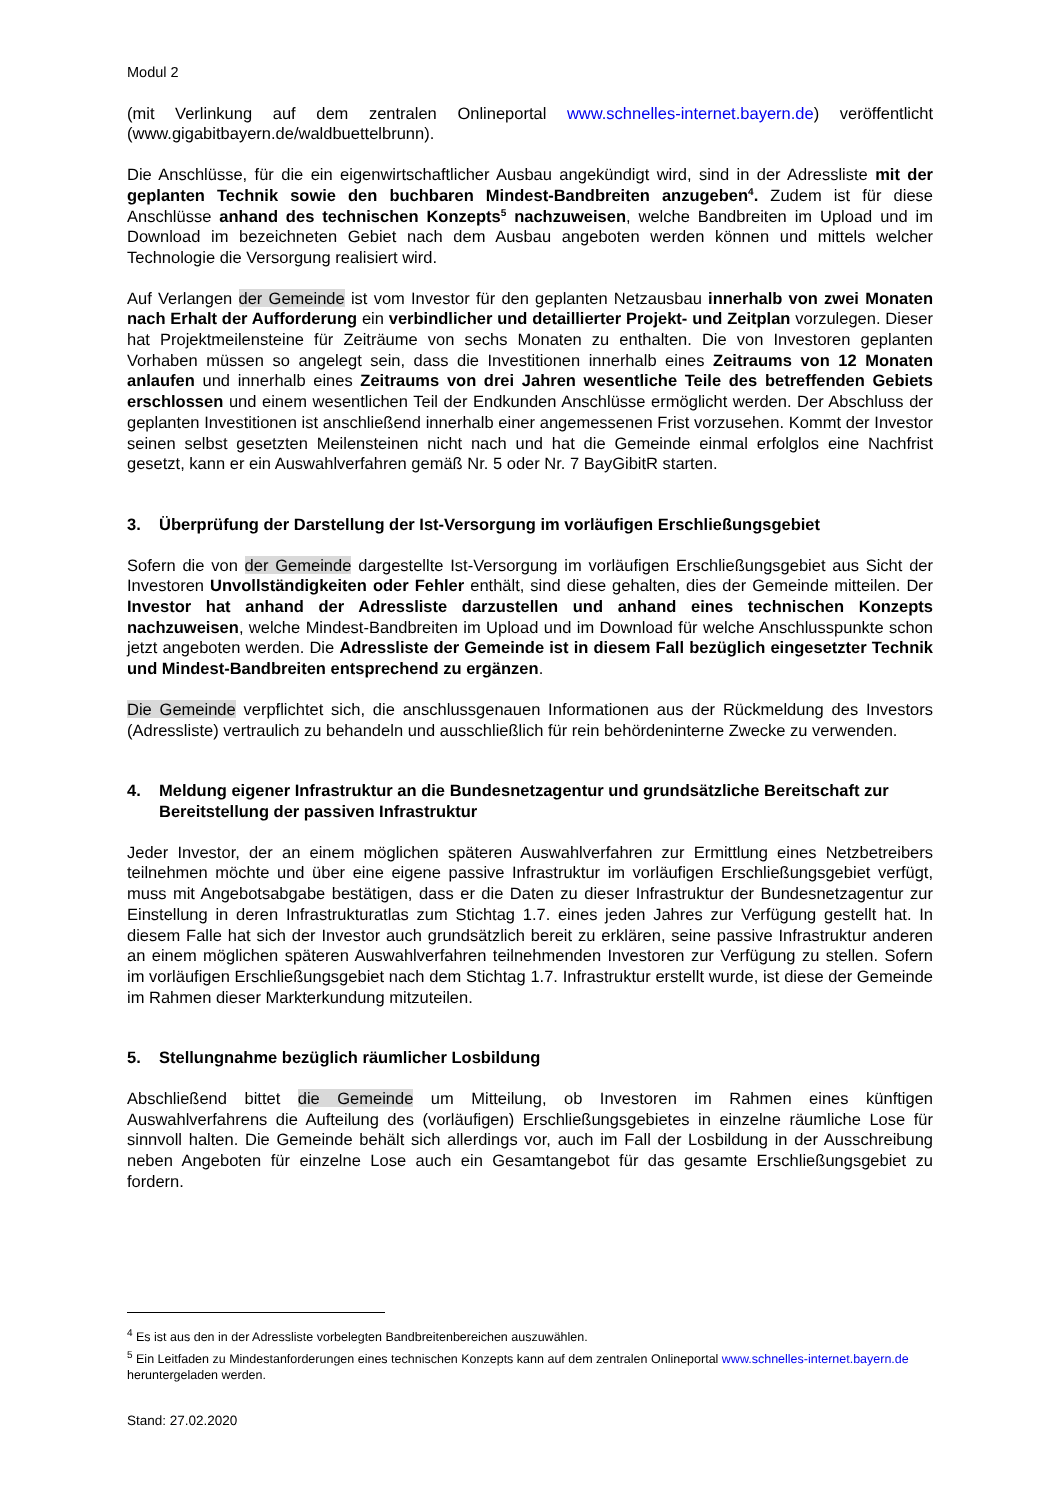Modul 2
(mit Verlinkung auf dem zentralen Onlineportal www.schnelles-internet.bayern.de) veröffentlicht (www.gigabitbayern.de/waldbuettelbrunn).
Die Anschlüsse, für die ein eigenwirtschaftlicher Ausbau angekündigt wird, sind in der Adressliste mit der geplanten Technik sowie den buchbaren Mindest-Bandbreiten anzugeben<sup>4</sup>. Zudem ist für diese Anschlüsse anhand des technischen Konzepts<sup>5</sup> nachzuweisen, welche Bandbreiten im Upload und im Download im bezeichneten Gebiet nach dem Ausbau angeboten werden können und mittels welcher Technologie die Versorgung realisiert wird.
Auf Verlangen der Gemeinde ist vom Investor für den geplanten Netzausbau innerhalb von zwei Monaten nach Erhalt der Aufforderung ein verbindlicher und detaillierter Projekt- und Zeitplan vorzulegen. Dieser hat Projektmeilensteine für Zeiträume von sechs Monaten zu enthalten. Die von Investoren geplanten Vorhaben müssen so angelegt sein, dass die Investitionen innerhalb eines Zeitraums von 12 Monaten anlaufen und innerhalb eines Zeitraums von drei Jahren wesentliche Teile des betreffenden Gebiets erschlossen und einem wesentlichen Teil der Endkunden Anschlüsse ermöglicht werden. Der Abschluss der geplanten Investitionen ist anschließend innerhalb einer angemessenen Frist vorzusehen. Kommt der Investor seinen selbst gesetzten Meilensteinen nicht nach und hat die Gemeinde einmal erfolglos eine Nachfrist gesetzt, kann er ein Auswahlverfahren gemäß Nr. 5 oder Nr. 7 BayGibitR starten.
3. Überprüfung der Darstellung der Ist-Versorgung im vorläufigen Erschließungsgebiet
Sofern die von der Gemeinde dargestellte Ist-Versorgung im vorläufigen Erschließungsgebiet aus Sicht der Investoren Unvollständigkeiten oder Fehler enthält, sind diese gehalten, dies der Gemeinde mitteilen. Der Investor hat anhand der Adressliste darzustellen und anhand eines technischen Konzepts nachzuweisen, welche Mindest-Bandbreiten im Upload und im Download für welche Anschlusspunkte schon jetzt angeboten werden. Die Adressliste der Gemeinde ist in diesem Fall bezüglich eingesetzter Technik und Mindest-Bandbreiten entsprechend zu ergänzen.
Die Gemeinde verpflichtet sich, die anschlussgenauen Informationen aus der Rückmeldung des Investors (Adressliste) vertraulich zu behandeln und ausschließlich für rein behördeninterne Zwecke zu verwenden.
4. Meldung eigener Infrastruktur an die Bundesnetzagentur und grundsätzliche Bereitschaft zur Bereitstellung der passiven Infrastruktur
Jeder Investor, der an einem möglichen späteren Auswahlverfahren zur Ermittlung eines Netzbetreibers teilnehmen möchte und über eine eigene passive Infrastruktur im vorläufigen Erschließungsgebiet verfügt, muss mit Angebotsabgabe bestätigen, dass er die Daten zu dieser Infrastruktur der Bundesnetzagentur zur Einstellung in deren Infrastrukturatlas zum Stichtag 1.7. eines jeden Jahres zur Verfügung gestellt hat. In diesem Falle hat sich der Investor auch grundsätzlich bereit zu erklären, seine passive Infrastruktur anderen an einem möglichen späteren Auswahlverfahren teilnehmenden Investoren zur Verfügung zu stellen. Sofern im vorläufigen Erschließungsgebiet nach dem Stichtag 1.7. Infrastruktur erstellt wurde, ist diese der Gemeinde im Rahmen dieser Markterkundung mitzuteilen.
5. Stellungnahme bezüglich räumlicher Losbildung
Abschließend bittet die Gemeinde um Mitteilung, ob Investoren im Rahmen eines künftigen Auswahlverfahrens die Aufteilung des (vorläufigen) Erschließungsgebietes in einzelne räumliche Lose für sinnvoll halten. Die Gemeinde behält sich allerdings vor, auch im Fall der Losbildung in der Ausschreibung neben Angeboten für einzelne Lose auch ein Gesamtangebot für das gesamte Erschließungsgebiet zu fordern.
<sup>4</sup> Es ist aus den in der Adressliste vorbelegten Bandbreitenbereichen auszuwählen.
<sup>5</sup> Ein Leitfaden zu Mindestanforderungen eines technischen Konzepts kann auf dem zentralen Onlineportal www.schnelles-internet.bayern.de heruntergeladen werden.
Stand: 27.02.2020